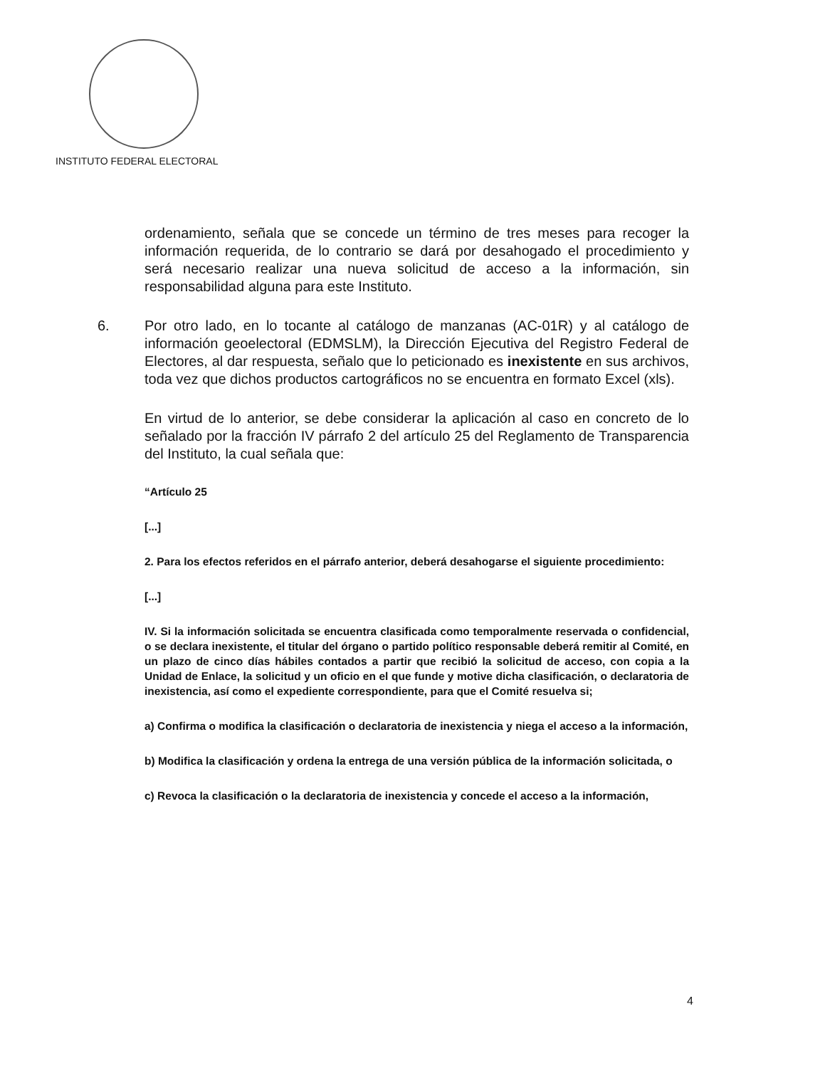INSTITUTO FEDERAL ELECTORAL
ordenamiento, señala que se concede un término de tres meses para recoger la información requerida, de lo contrario se dará por desahogado el procedimiento y será necesario realizar una nueva solicitud de acceso a la información, sin responsabilidad alguna para este Instituto.
6. Por otro lado, en lo tocante al catálogo de manzanas (AC-01R) y al catálogo de información geoelectoral (EDMSLM), la Dirección Ejecutiva del Registro Federal de Electores, al dar respuesta, señalo que lo peticionado es inexistente en sus archivos, toda vez que dichos productos cartográficos no se encuentra en formato Excel (xls).
En virtud de lo anterior, se debe considerar la aplicación al caso en concreto de lo señalado por la fracción IV párrafo 2 del artículo 25 del Reglamento de Transparencia del Instituto, la cual señala que:
“Artículo 25
[...]
2. Para los efectos referidos en el párrafo anterior, deberá desahogarse el siguiente procedimiento:
[...]
IV. Si la información solicitada se encuentra clasificada como temporalmente reservada o confidencial, o se declara inexistente, el titular del órgano o partido político responsable deberá remitir al Comité, en un plazo de cinco días hábiles contados a partir que recibió la solicitud de acceso, con copia a la Unidad de Enlace, la solicitud y un oficio en el que funde y motive dicha clasificación, o declaratoria de inexistencia, así como el expediente correspondiente, para que el Comité resuelva si;
a) Confirma o modifica la clasificación o declaratoria de inexistencia y niega el acceso a la información,
b) Modifica la clasificación y ordena la entrega de una versión pública de la información solicitada, o
c) Revoca la clasificación o la declaratoria de inexistencia y concede el acceso a la información,
4